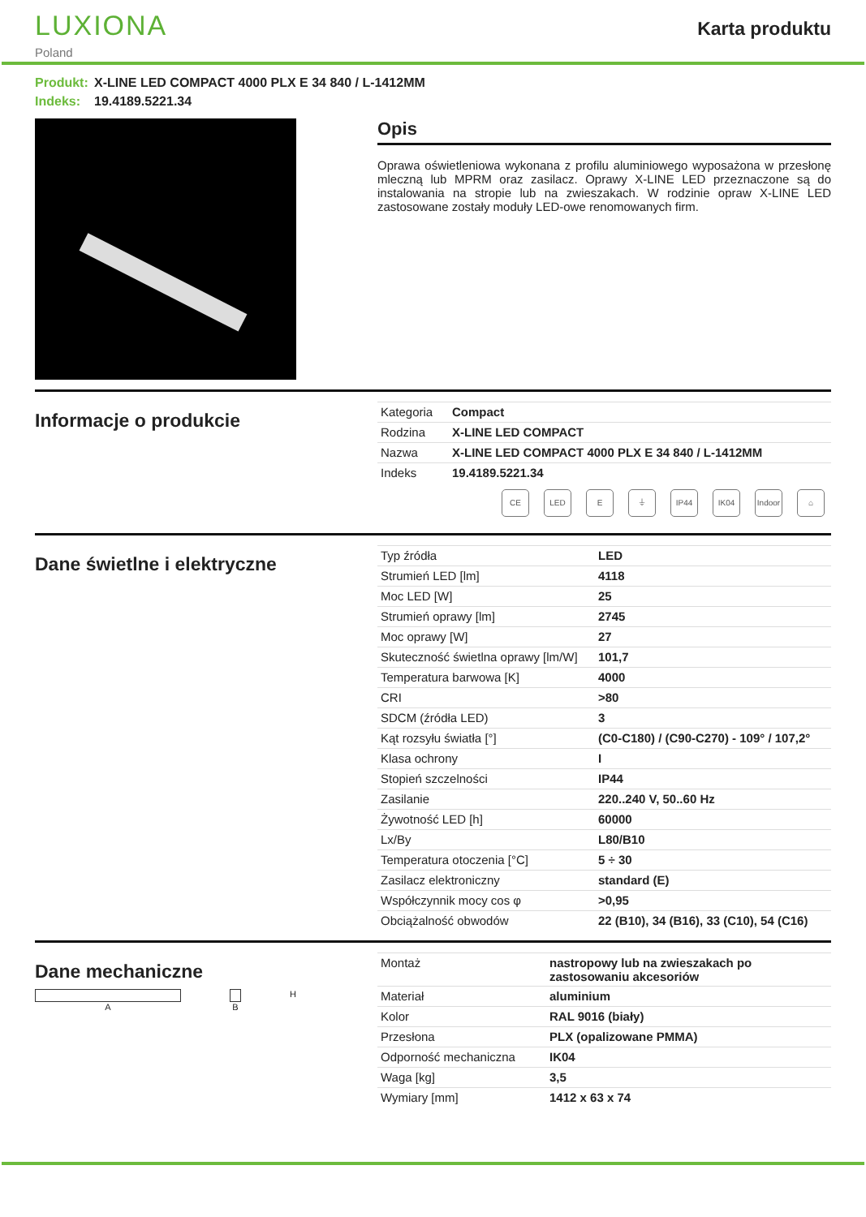LUXIONA
Poland
Karta produktu
Produkt: X-LINE LED COMPACT 4000 PLX E 34 840 / L-1412MM
Indeks: 19.4189.5221.34
Opis
Oprawa oświetleniowa wykonana z profilu aluminiowego wyposażona w przesłonę mleczną lub MPRM oraz zasilacz. Oprawy X-LINE LED przeznaczone są do instalowania na stropie lub na zwieszakach. W rodzinie opraw X-LINE LED zastosowane zostały moduły LED-owe renomowanych firm.
Informacje o produkcie
| Kategoria | Compact |
| Rodzina | X-LINE LED COMPACT |
| Nazwa | X-LINE LED COMPACT 4000 PLX E 34 840 / L-1412MM |
| Indeks | 19.4189.5221.34 |
CE LED E ⏚ IP44 IK04 Indoor
⌂
Dane świetlne i elektryczne
| Typ źródła | LED |
| Strumień LED [lm] | 4118 |
| Moc LED [W] | 25 |
| Strumień oprawy [lm] | 2745 |
| Moc oprawy [W] | 27 |
| Skuteczność świetlna oprawy [lm/W] | 101,7 |
| Temperatura barwowa [K] | 4000 |
| CRI | >80 |
| SDCM (źródła LED) | 3 |
| Kąt rozsyłu światła [°] | (C0-C180) / (C90-C270) - 109° / 107,2° |
| Klasa ochrony | I |
| Stopień szczelności | IP44 |
| Zasilanie | 220..240 V, 50..60 Hz |
| Żywotność LED [h] | 60000 |
| Lx/By | L80/B10 |
| Temperatura otoczenia [°C] | 5 ÷ 30 |
| Zasilacz elektroniczny | standard (E) |
| Współczynnik mocy cos φ | >0,95 |
| Obciążalność obwodów | 22 (B10), 34 (B16), 33 (C10), 54 (C16) |
Dane mechaniczne
A B H
| Montaż | nastropowy lub na zwieszakach po zastosowaniu akcesoriów |
| Materiał | aluminium |
| Kolor | RAL 9016 (biały) |
| Przesłona | PLX (opalizowane PMMA) |
| Odporność mechaniczna | IK04 |
| Waga [kg] | 3,5 |
| Wymiary [mm] | 1412 x 63 x 74 |